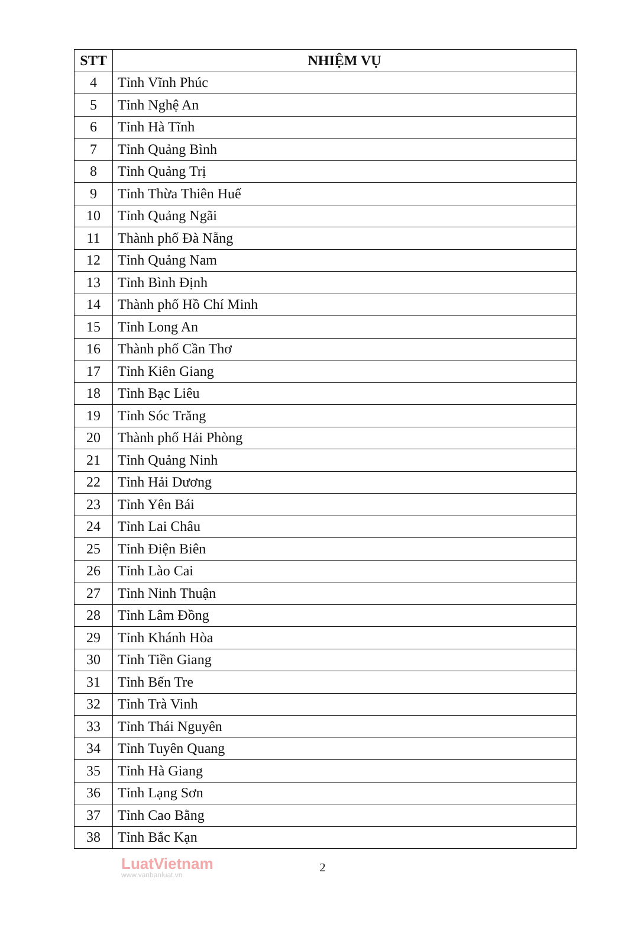| STT | NHIỆM VỤ |
| --- | --- |
| 4 | Tỉnh Vĩnh Phúc |
| 5 | Tỉnh Nghệ An |
| 6 | Tỉnh Hà Tĩnh |
| 7 | Tỉnh Quảng Bình |
| 8 | Tỉnh Quảng Trị |
| 9 | Tỉnh Thừa Thiên Huế |
| 10 | Tỉnh Quảng Ngãi |
| 11 | Thành phố Đà Nẵng |
| 12 | Tỉnh Quảng Nam |
| 13 | Tỉnh Bình Định |
| 14 | Thành phố Hồ Chí Minh |
| 15 | Tỉnh Long An |
| 16 | Thành phố Cần Thơ |
| 17 | Tỉnh Kiên Giang |
| 18 | Tỉnh Bạc Liêu |
| 19 | Tỉnh Sóc Trăng |
| 20 | Thành phố Hải Phòng |
| 21 | Tỉnh Quảng Ninh |
| 22 | Tỉnh Hải Dương |
| 23 | Tỉnh Yên Bái |
| 24 | Tỉnh Lai Châu |
| 25 | Tỉnh Điện Biên |
| 26 | Tỉnh Lào Cai |
| 27 | Tỉnh Ninh Thuận |
| 28 | Tỉnh Lâm Đồng |
| 29 | Tỉnh Khánh Hòa |
| 30 | Tỉnh Tiền Giang |
| 31 | Tỉnh Bến Tre |
| 32 | Tỉnh Trà Vinh |
| 33 | Tỉnh Thái Nguyên |
| 34 | Tỉnh Tuyên Quang |
| 35 | Tỉnh Hà Giang |
| 36 | Tỉnh Lạng Sơn |
| 37 | Tỉnh Cao Bằng |
| 38 | Tỉnh Bắc Kạn |
LuatVietnam
www.vanbanluat.vn
2